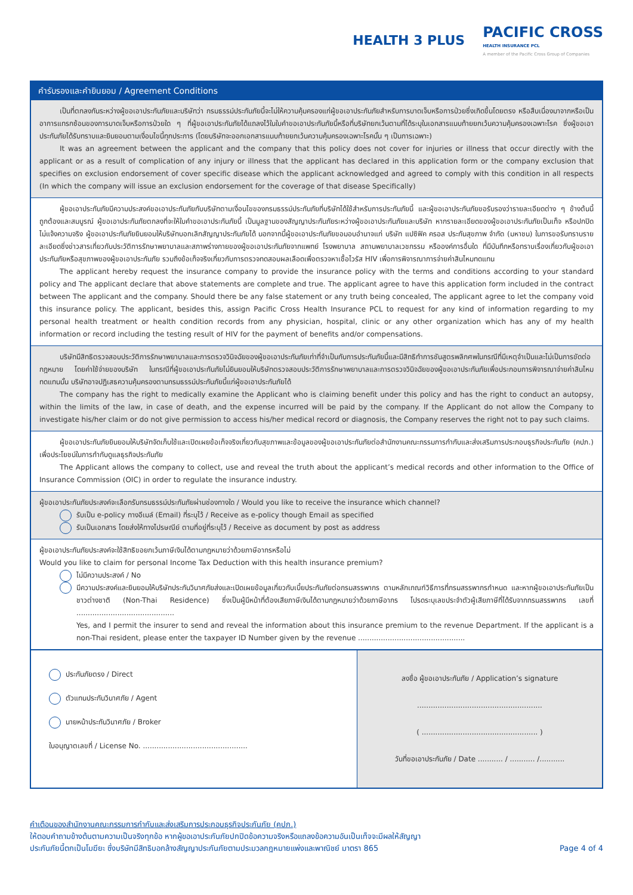HEALTH 3 PLUS
PACIFIC CROSS
HEALTH INSURANCE PCL
A member of the Pacific Cross Group of Companies
คำรับรองและคำยินยอม / Agreement Conditions
เป็นที่ตกลงกันระหว่างผู้ขอเอาประกันภัยและบริษัทว่า กรมธรรม์ประกันภัยนี้จะไม่ให้ความคุ้มครองแก่ผู้ขอเอาประกันภัยสำหรับการบาดเจ็บหรือการป่วยซึ่งเกิดขึ้นโดยตรง หรือสืบเนื่องมาจากหรือเป็นอาการแทรกซ้อนของการบาดเจ็บหรือการป่วยใด ๆ ที่ผู้ขอเอาประกันภัยได้แถลงไว้ในใบคำขอเอาประกันภัยนี้หรือที่บริษัทยกเว้นตามที่ได้ระบุในเอกสารแนบท้ายยกเว้นความคุ้มครองเฉพาะโรค ซึ่งผู้ขอเอาประกันภัยได้รับทราบและยินยอมตามเงื่อนไขนี้ทุกประการ (โดยบริษัทจะออกเอกสารแนบท้ายยกเว้นความคุ้มครองเฉพาะโรคนั้น ๆ เป็นการเฉพาะ)
It was an agreement between the applicant and the company that this policy does not cover for injuries or illness that occur directly with the applicant or as a result of complication of any injury or illness that the applicant has declared in this application form or the company exclusion that specifies on exclusion endorsement of cover specific disease which the applicant acknowledged and agreed to comply with this condition in all respects (In which the company will issue an exclusion endorsement for the coverage of that disease Specifically)
ผู้ขอเอาประกันภัยมีความประสงค์ขอเอาประกันภัยกับบริษัทตามเงื่อนไขของกรมธรรม์ประกันภัยที่บริษัทได้ใช้สำหรับการประกันภัยนี้ และผู้ขอเอาประกันภัยขอรับรองว่ารายละเอียดต่าง ๆ ข้างต้นนี้ถูกต้องและสมบูรณ์ ผู้ขอเอาประกันภัยตกลงที่จะให้ใบคำขอเอาประกันภัยนี้ เป็นมูลฐานของสัญญาประกันภัยระหว่างผู้ขอเอาประกันภัยและบริษัท หากรายละเอียดของผู้ขอเอาประกันภัยเป็นเท็จ หรือปกปิดไม่แจ้งความจริง ผู้ขอเอาประกันภัยยินยอมให้บริษัทบอกเลิกสัญญาประกันภัยได้ นอกจากนี้ผู้ขอเอาประกันภัยขอมอบอำนาจแก่ บริษัท แปซิฟิค ครอส ประกันสุขภาพ จำกัด (มหาชน) ในการขอรับทราบรายละเอียดซึ่งข่าวสารเกี่ยวกับประวัติการรักษาพยาบาลและสภาพร่างกายของผู้ขอเอาประกันภัยจากแพทย์ โรงพยาบาล สถานพยาบาลเวชกรรม หรือองค์การอื่นใด ที่มีบันทึกหรือทราบเรื่องเกี่ยวกับผู้ขอเอาประกันภัยหรือสุขภาพของผู้ขอเอาประกันภัย รวมถึงข้อเท็จจริงเกี่ยวกับการตรวจทดสอบผลเลือดเพื่อตรวจหาเชื้อไวรัส HIV เพื่อการพิจารณาการจ่ายค่าสินไหมทดแทน
The applicant hereby request the insurance company to provide the insurance policy with the terms and conditions according to your standard policy and The applicant declare that above statements are complete and true. The applicant agree to have this application form included in the contract between The applicant and the company. Should there be any false statement or any truth being concealed, The applicant agree to let the company void this insurance policy. The applicant, besides this, assign Pacific Cross Health Insurance PCL to request for any kind of information regarding to my personal health treatment or health condition records from any physician, hospital, clinic or any other organization which has any of my health information or record including the testing result of HIV for the payment of benefits and/or compensations.
บริษัทมีสิทธิตรวจสอบประวัติการรักษาพยาบาลและการตรวจวินิจฉัยของผู้ขอเอาประกันภัยเท่าที่จำเป็นกับการประกันภัยนี้และมีสิทธิทำการชันสูตรพลิกศพในกรณีที่มีเหตุจำเป็นและไม่เป็นการขัดต่อกฎหมาย โดยค่าใช้จ่ายของบริษัท ในกรณีที่ผู้ขอเอาประกันภัยไม่ยินยอมให้บริษัทตรวจสอบประวัติการรักษาพยาบาลและการตรวจวินิจฉัยของผู้ขอเอาประกันภัยเพื่อประกอบการพิจารณาจ่ายค่าสินไหมทดแทนนั้น บริษัทอาจปฏิเสธความคุ้มครองตามกรมธรรม์ประกันภัยนี้แก่ผู้ขอเอาประกันภัยได้
The company has the right to medically examine the Applicant who is claiming benefit under this policy and has the right to conduct an autopsy, within the limits of the law, in case of death, and the expense incurred will be paid by the company. If the Applicant do not allow the Company to investigate his/her claim or do not give permission to access his/her medical record or diagnosis, the Company reserves the right not to pay such claims.
ผู้ขอเอาประกันภัยยินยอมให้บริษัทจัดเก็บใช้และเปิดเผยข้อเท็จจริงเกี่ยวกับสุขภาพและข้อมูลของผู้ขอเอาประกันภัยต่อสำนักงานคณะกรรมการกำกับและส่งเสริมการประกอบธุรกิจประกันภัย (คปภ.) เพื่อประโยชน์ในการกำกับดูแลธุรกิจประกันภัย
The Applicant allows the company to collect, use and reveal the truth about the applicant’s medical records and other information to the Office of Insurance Commission (OIC) in order to regulate the insurance industry.
ผู้ขอเอาประกันภัยประสงค์จะเลือกรับกรมธรรม์ประกันภัยผ่านช่องทางใด / Would you like to receive the insurance which channel?
รับเป็น e-policy ทางอีเมล์ (Email) ที่ระบุไว้ / Receive as e-policy though Email as specified
รับเป็นเอกสาร โดยส่งให้ทางไปรษณีย์ ตามที่อยู่ที่ระบุไว้ / Receive as document by post as address
ผู้ขอเอาประกันภัยประสงค์จะใช้สิทธิขอยกเว้นภาษีเงินได้ตามกฎหมายว่าด้วยภาษีอากรหรือไม่
Would you like to claim for personal Income Tax Deduction with this health insurance premium?
ไม่มีความประสงค์ / No
มีความประสงค์และยินยอมให้บริษัทประกันวินาศภัยส่งและเปิดเผยข้อมูลเกี่ยวกับเบี้ยประกันภัยต่อกรมสรรพากร ตามหลักเกณฑ์วิธีการที่กรมสรรพากรกำหนด และหากผู้ขอเอาประกันภัยเป็นชาวต่างชาติ (Non-Thai Residence) ซึ่งเป็นผู้มีหน้าที่ต้องเสียภาษีเงินได้ตามกฎหมายว่าด้วยภาษีอากร โปรดระบุเลขประจำตัวผู้เสียภาษีที่ได้รับจากกรมสรรพากร เลขที่ ...........................................
Yes, and I permit the insurer to send and reveal the information about this insurance premium to the revenue Department. If the applicant is a non-Thai resident, please enter the taxpayer ID Number given by the revenue ...............................................
ประกันภัยตรง / Direct
ตัวแทนประกันวินาศภัย / Agent
นายหน้าประกันวินาศภัย / Broker
ใบอนุญาตเลขที่ / License No. ..............................................
ลงชื่อ ผู้ขอเอาประกันภัย / Application’s signature
.......................................................
( ................................................... )
วันที่ขอเอาประกันภัย / Date ........... / ........... /...........
คำเตือนของสำนักงานคณะกรรมการกำกับและส่งเสริมการประกอบธุรกิจประกันภัย (คปภ.)
ให้ตอบคำถามข้างต้นตามความเป็นจริงทุกข้อ หากผู้ขอเอาประกันภัยปกปิดข้อความจริงหรือแถลงข้อความอันเป็นเท็จจะมีผลให้สัญญา
ประกันภัยนี้ตกเป็นโมฆียะ ซึ่งบริษัทมีสิทธิบอกล้างสัญญาประกันภัยตามประมวลกฎหมายแพ่งและพาณิชย์ มาตรา 865
Page 4 of 4